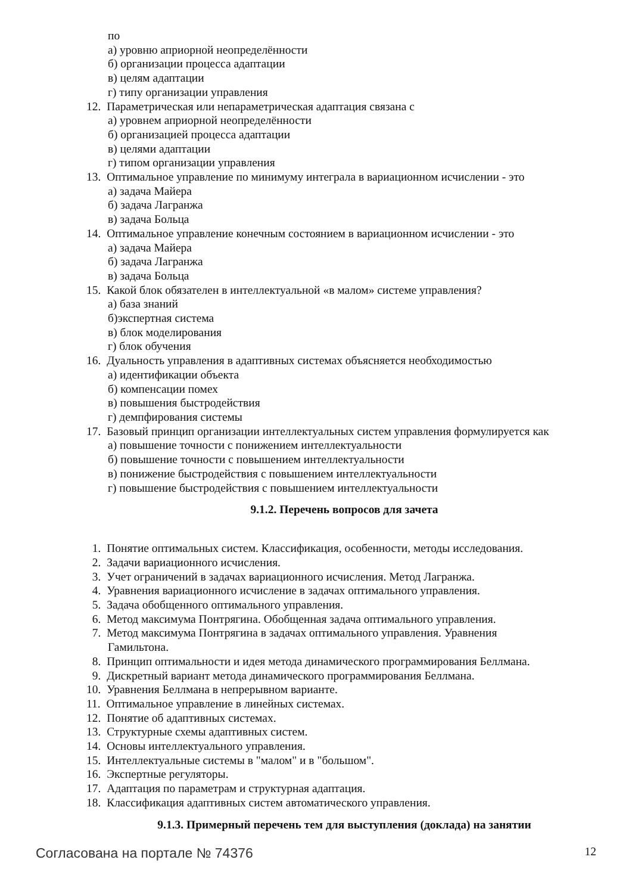по
а) уровню априорной неопределённости
б) организации процесса адаптации
в) целям адаптации
г) типу организации управления
12. Параметрическая или непараметрическая адаптация связана с
а) уровнем априорной неопределённости
б) организацией процесса адаптации
в) целями адаптации
г) типом организации управления
13. Оптимальное управление по минимуму интеграла в вариационном исчислении - это
а) задача Майера
б) задача Лагранжа
в) задача Больца
14. Оптимальное управление конечным состоянием в вариационном исчислении - это
а) задача Майера
б) задача Лагранжа
в) задача Больца
15. Какой блок обязателен в интеллектуальной «в малом» системе управления?
а) база знаний
б)экспертная система
в) блок моделирования
г) блок обучения
16. Дуальность управления в адаптивных системах объясняется необходимостью
а) идентификации объекта
б) компенсации помех
в) повышения быстродействия
г) демпфирования системы
17. Базовый принцип организации интеллектуальных систем управления формулируется как
а) повышение точности с понижением интеллектуальности
б) повышение точности с повышением интеллектуальности
в) понижение быстродействия с повышением интеллектуальности
г) повышение быстродействия с повышением интеллектуальности
9.1.2. Перечень вопросов для зачета
1. Понятие оптимальных систем. Классификация, особенности, методы исследования.
2. Задачи вариационного исчисления.
3. Учет ограничений в задачах вариационного исчисления. Метод Лагранжа.
4. Уравнения вариационного исчисление в задачах оптимального управления.
5. Задача обобщенного оптимального управления.
6. Метод максимума Понтрягина. Обобщенная задача оптимального управления.
7. Метод максимума Понтрягина в задачах оптимального управления. Уравнения
Гамильтона.
8. Принцип оптимальности и идея метода динамического программирования Беллмана.
9. Дискретный вариант метода динамического программирования Беллмана.
10. Уравнения Беллмана в непрерывном варианте.
11. Оптимальное управление в линейных системах.
12. Понятие об адаптивных системах.
13. Структурные схемы адаптивных систем.
14. Основы интеллектуального управления.
15. Интеллектуальные системы в "малом" и в "большом".
16. Экспертные регуляторы.
17. Адаптация по параметрам и структурная адаптация.
18. Классификация адаптивных систем автоматического управления.
9.1.3. Примерный перечень тем для выступления (доклада) на занятии
Согласована на портале № 74376 12